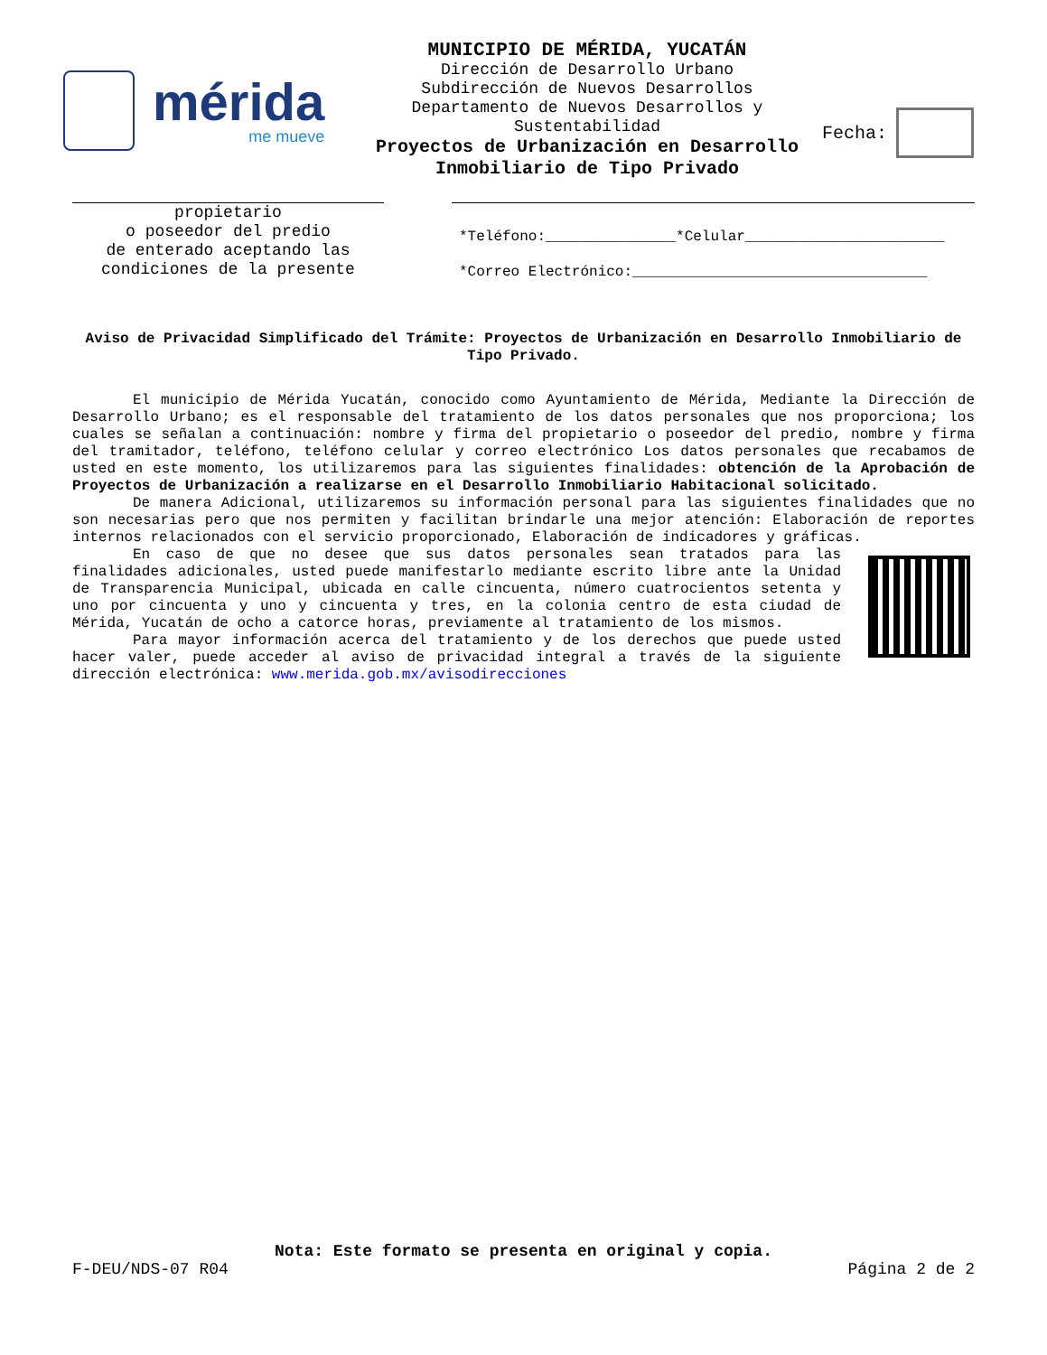mérida
me mueve
MUNICIPIO DE MÉRIDA, YUCATÁN
Dirección de Desarrollo Urbano
Subdirección de Nuevos Desarrollos
Departamento de Nuevos Desarrollos y Sustentabilidad
Proyectos de Urbanización en Desarrollo Inmobiliario de Tipo Privado
Fecha:
propietario
o poseedor del predio
de enterado aceptando las
condiciones de la presente
*Teléfono:_______________*Celular_______________________
*Correo Electrónico:__________________________________
Aviso de Privacidad Simplificado del Trámite: Proyectos de Urbanización en Desarrollo Inmobiliario de Tipo Privado.
El municipio de Mérida Yucatán, conocido como Ayuntamiento de Mérida, Mediante la Dirección de Desarrollo Urbano; es el responsable del tratamiento de los datos personales que nos proporciona; los cuales se señalan a continuación: nombre y firma del propietario o poseedor del predio, nombre y firma del tramitador, teléfono, teléfono celular y correo electrónico Los datos personales que recabamos de usted en este momento, los utilizaremos para las siguientes finalidades: obtención de la Aprobación de Proyectos de Urbanización a realizarse en el Desarrollo Inmobiliario Habitacional solicitado.
De manera Adicional, utilizaremos su información personal para las siguientes finalidades que no son necesarias pero que nos permiten y facilitan brindarle una mejor atención: Elaboración de reportes internos relacionados con el servicio proporcionado, Elaboración de indicadores y gráficas.
En caso de que no desee que sus datos personales sean tratados para las finalidades adicionales, usted puede manifestarlo mediante escrito libre ante la Unidad de Transparencia Municipal, ubicada en calle cincuenta, número cuatrocientos setenta y uno por cincuenta y uno y cincuenta y tres, en la colonia centro de esta ciudad de Mérida, Yucatán de ocho a catorce horas, previamente al tratamiento de los mismos.
Para mayor información acerca del tratamiento y de los derechos que puede usted hacer valer, puede acceder al aviso de privacidad integral a través de la siguiente dirección electrónica: www.merida.gob.mx/avisodirecciones
Nota: Este formato se presenta en original y copia.
F-DEU/NDS-07 R04 Página 2 de 2